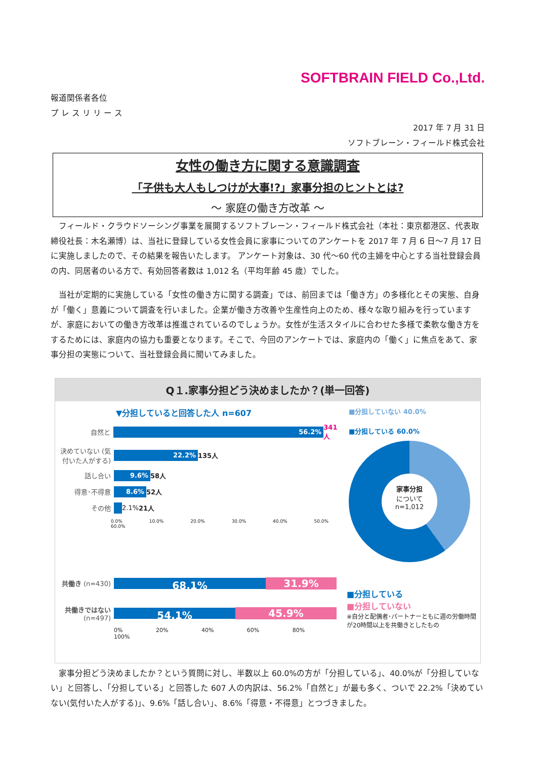SOFTBRAIN FIELD Co.,Ltd.
報道関係者各位
プ レ ス リ リ ー ス
2017 年 7 月 31 日
ソフトブレーン・フィールド株式会社
女性の働き方に関する意識調査
「子供も大人もしつけが大事!?」家事分担のヒントとは?
～ 家庭の働き方改革 ～
　フィールド・クラウドソーシング事業を展開するソフトブレーン・フィールド株式会社（本社：東京都港区、代表取締役社長：木名瀬博）は、当社に登録している女性会員に家事についてのアンケートを 2017 年 7 月 6 日～7 月 17 日に実施しましたので、その結果を報告いたします。 アンケート対象は、30 代～60 代の主婦を中心とする当社登録会員の内、同居者のいる方で、有効回答者数は 1,012 名（平均年齢 45 歳）でした。
　当社が定期的に実施している「女性の働き方に関する調査」では、前回までは「働き方」の多様化とその実態、自身が「働く」意義について調査を行いました。企業が働き方改善や生産性向上のため、様々な取り組みを行っていますが、家庭においての働き方改革は推進されているのでしょうか。女性が生活スタイルに合わせた多様で柔軟な働き方をするためには、家庭内の協力も重要となります。そこで、今回のアンケートでは、家庭内の「働く」に焦点をあて、家事分担の実態について、当社登録会員に聞いてみました。
Q１.家事分担どう決めましたか？(単一回答)
▼分担していると回答した人 n=607
自然と
56.2%
341人
決めていない (気付いた人がする)
22.2%
135人
話し合い
9.6%
58人
得意･不得意
8.6%
52人
その他
2.1% 21人
0.0% 10.0% 20.0% 30.0% 40.0% 50.0% 60.0%
■分担していない 40.0%
■分担している 60.0%
家事分担
について
n=1,012
共働き (n=430)
68.1%
31.9%
共働きではない (n=497)
54.1%
45.9%
0% 20% 40% 60% 80% 100%
■分担している
■分担していない
※自分と配偶者･パートナーともに週の労働時間が20時間以上を共働きとしたもの
　家事分担どう決めましたか？という質問に対し、半数以上 60.0%の方が「分担している」、40.0%が「分担していない」と回答し、「分担している」と回答した 607 人の内訳は、56.2%「自然と」が最も多く、ついで 22.2%「決めていない(気付いた人がする)」、9.6%「話し合い」、8.6%「得意・不得意」とつづきました。